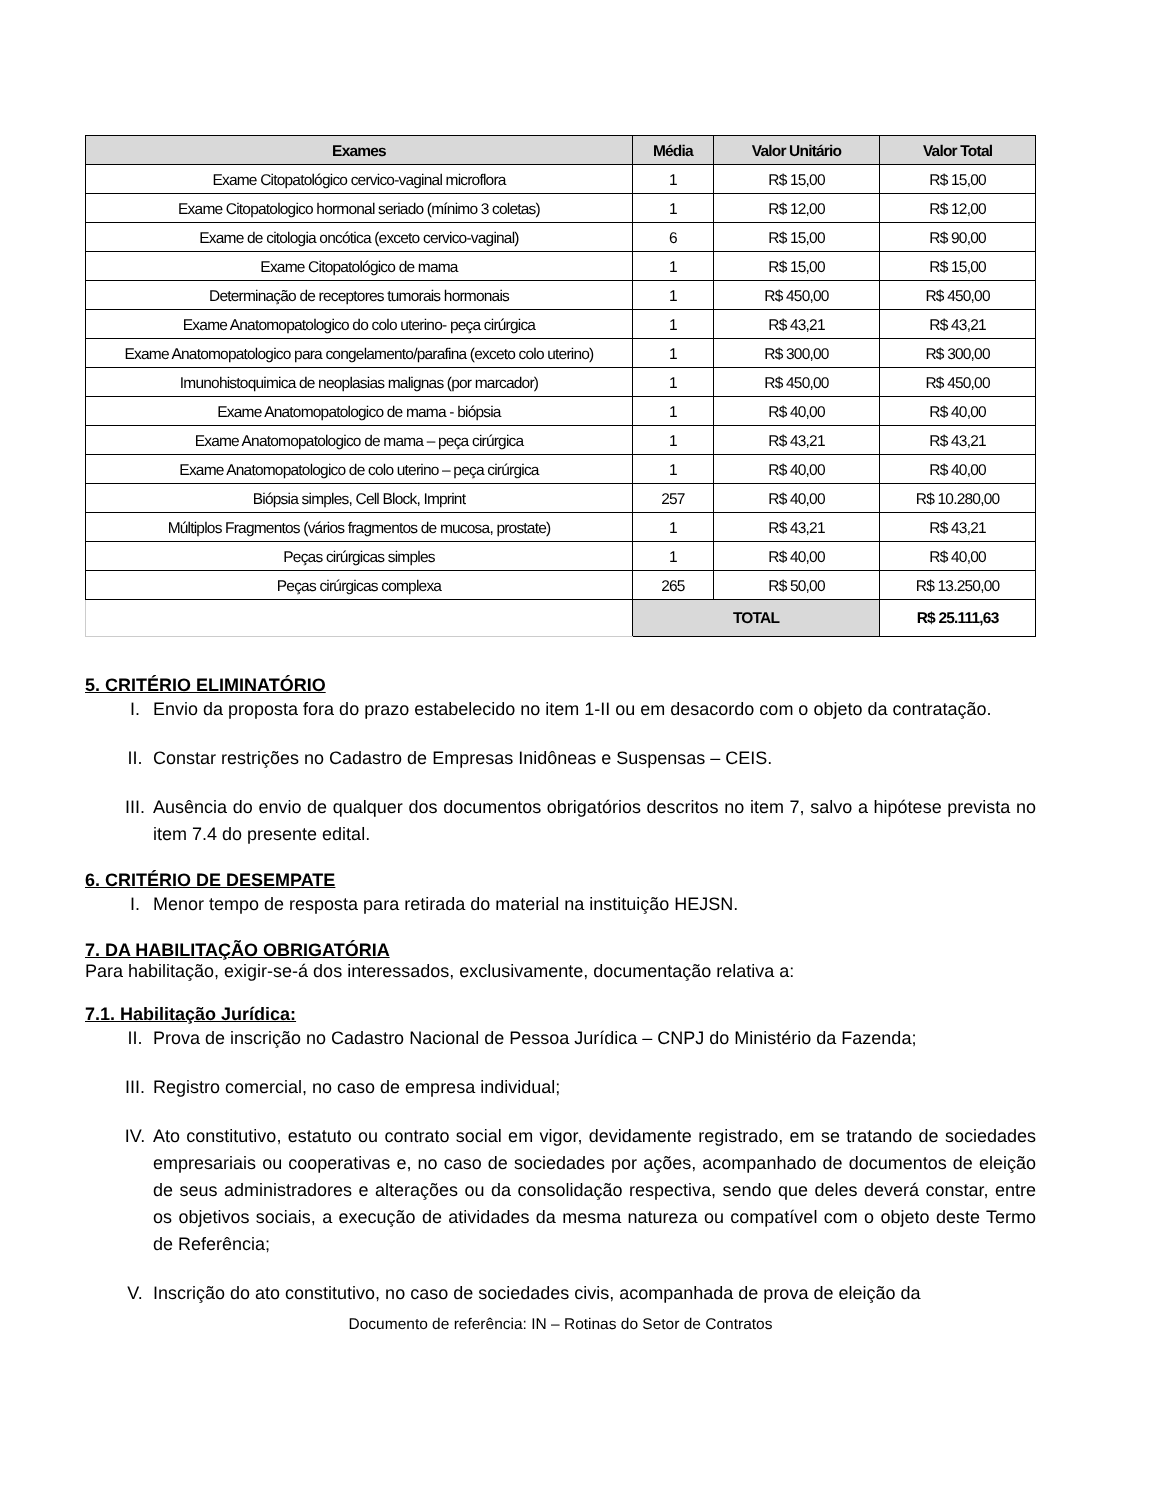| Exames | Média | Valor Unitário | Valor Total |
| --- | --- | --- | --- |
| Exame Citopatológico cervico-vaginal microflora | 1 | R$ 15,00 | R$ 15,00 |
| Exame Citopatologico hormonal seriado (mínimo 3 coletas) | 1 | R$ 12,00 | R$ 12,00 |
| Exame de citologia oncótica (exceto cervico-vaginal) | 6 | R$ 15,00 | R$ 90,00 |
| Exame Citopatológico de mama | 1 | R$ 15,00 | R$ 15,00 |
| Determinação de receptores tumorais hormonais | 1 | R$ 450,00 | R$ 450,00 |
| Exame Anatomopatologico do colo uterino- peça cirúrgica | 1 | R$ 43,21 | R$ 43,21 |
| Exame Anatomopatologico para congelamento/parafina (exceto colo uterino) | 1 | R$ 300,00 | R$ 300,00 |
| Imunohistoquimica de neoplasias malignas (por marcador) | 1 | R$ 450,00 | R$ 450,00 |
| Exame Anatomopatologico de mama - biópsia | 1 | R$ 40,00 | R$ 40,00 |
| Exame Anatomopatologico de mama – peça cirúrgica | 1 | R$ 43,21 | R$ 43,21 |
| Exame Anatomopatologico de colo uterino – peça cirúrgica | 1 | R$ 40,00 | R$ 40,00 |
| Biópsia simples, Cell Block, Imprint | 257 | R$ 40,00 | R$ 10.280,00 |
| Múltiplos Fragmentos (vários fragmentos de mucosa, prostate) | 1 | R$ 43,21 | R$ 43,21 |
| Peças cirúrgicas simples | 1 | R$ 40,00 | R$ 40,00 |
| Peças cirúrgicas complexa | 265 | R$ 50,00 | R$ 13.250,00 |
| | TOTAL | | R$ 25.111,63 |
5. CRITÉRIO ELIMINATÓRIO
I. Envio da proposta fora do prazo estabelecido no item 1-II ou em desacordo com o objeto da contratação.
II. Constar restrições no Cadastro de Empresas Inidôneas e Suspensas – CEIS.
III. Ausência do envio de qualquer dos documentos obrigatórios descritos no item 7, salvo a hipótese prevista no item 7.4 do presente edital.
6. CRITÉRIO DE DESEMPATE
I. Menor tempo de resposta para retirada do material na instituição HEJSN.
7. DA HABILITAÇÃO OBRIGATÓRIA
Para habilitação, exigir-se-á dos interessados, exclusivamente, documentação relativa a:
7.1. Habilitação Jurídica:
II. Prova de inscrição no Cadastro Nacional de Pessoa Jurídica – CNPJ do Ministério da Fazenda;
III. Registro comercial, no caso de empresa individual;
IV. Ato constitutivo, estatuto ou contrato social em vigor, devidamente registrado, em se tratando de sociedades empresariais ou cooperativas e, no caso de sociedades por ações, acompanhado de documentos de eleição de seus administradores e alterações ou da consolidação respectiva, sendo que deles deverá constar, entre os objetivos sociais, a execução de atividades da mesma natureza ou compatível com o objeto deste Termo de Referência;
V. Inscrição do ato constitutivo, no caso de sociedades civis, acompanhada de prova de eleição da
Documento de referência: IN – Rotinas do Setor de Contratos